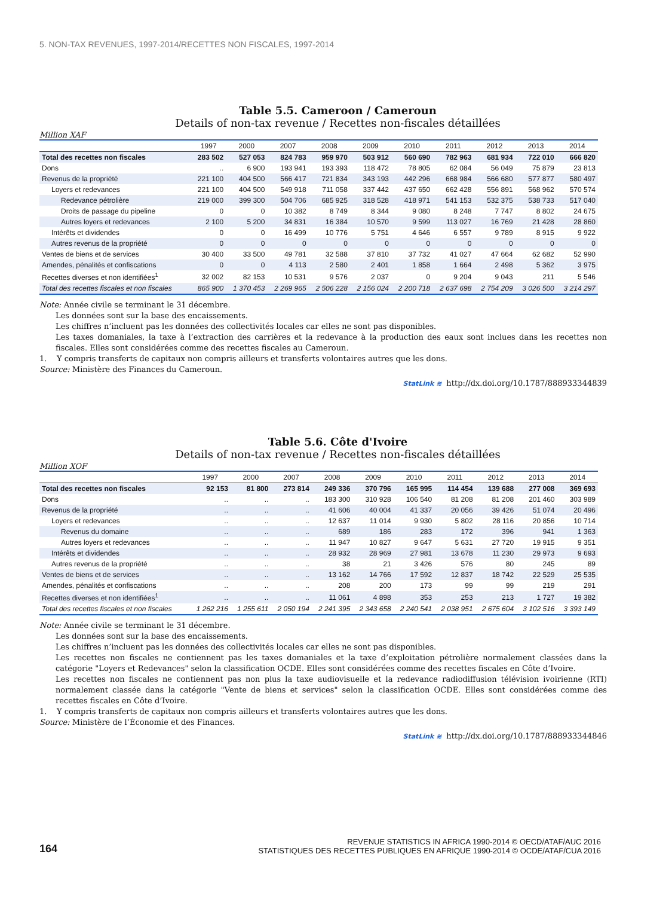5. NON-TAX REVENUES, 1997-2014/RECETTES NON FISCALES, 1997-2014
Table 5.5. Cameroon / Cameroun
Details of non-tax revenue / Recettes non-fiscales détaillées
Million XAF
| | 1997 | 2000 | 2007 | 2008 | 2009 | 2010 | 2011 | 2012 | 2013 | 2014 |
| --- | --- | --- | --- | --- | --- | --- | --- | --- | --- | --- |
| Total des recettes non fiscales | 283 502 | 527 053 | 824 783 | 959 970 | 503 912 | 560 690 | 782 963 | 681 934 | 722 010 | 666 820 |
| Dons | .. | 6 900 | 193 941 | 193 393 | 118 472 | 78 805 | 62 084 | 56 049 | 75 879 | 23 813 |
| Revenus de la propriété | 221 100 | 404 500 | 566 417 | 721 834 | 343 193 | 442 296 | 668 984 | 566 680 | 577 877 | 580 497 |
| Loyers et redevances | 221 100 | 404 500 | 549 918 | 711 058 | 337 442 | 437 650 | 662 428 | 556 891 | 568 962 | 570 574 |
| Redevance pétrolière | 219 000 | 399 300 | 504 706 | 685 925 | 318 528 | 418 971 | 541 153 | 532 375 | 538 733 | 517 040 |
| Droits de passage du pipeline | 0 | 0 | 10 382 | 8 749 | 8 344 | 9 080 | 8 248 | 7 747 | 8 802 | 24 675 |
| Autres loyers et redevances | 2 100 | 5 200 | 34 831 | 16 384 | 10 570 | 9 599 | 113 027 | 16 769 | 21 428 | 28 860 |
| Intérêts et dividendes | 0 | 0 | 16 499 | 10 776 | 5 751 | 4 646 | 6 557 | 9 789 | 8 915 | 9 922 |
| Autres revenus de la propriété | 0 | 0 | 0 | 0 | 0 | 0 | 0 | 0 | 0 | 0 |
| Ventes de biens et de services | 30 400 | 33 500 | 49 781 | 32 588 | 37 810 | 37 732 | 41 027 | 47 664 | 62 682 | 52 990 |
| Amendes, pénalités et confiscations | 0 | 0 | 4 113 | 2 580 | 2 401 | 1 858 | 1 664 | 2 498 | 5 362 | 3 975 |
| Recettes diverses et non identifiées<sup>1</sup> | 32 002 | 82 153 | 10 531 | 9 576 | 2 037 | 0 | 9 204 | 9 043 | 211 | 5 546 |
| Total des recettes fiscales et non fiscales | 865 900 | 1 370 453 | 2 269 965 | 2 506 228 | 2 156 024 | 2 200 718 | 2 637 698 | 2 754 209 | 3 026 500 | 3 214 297 |
Note: Année civile se terminant le 31 décembre.
Les données sont sur la base des encaissements.
Les chiffres n’incluent pas les données des collectivités locales car elles ne sont pas disponibles.
Les taxes domaniales, la taxe à l’extraction des carrières et la redevance à la production des eaux sont inclues dans les recettes non fiscales. Elles sont considérées comme des recettes fiscales au Cameroun.
1. Y compris transferts de capitaux non compris ailleurs et transferts volontaires autres que les dons.
Source: Ministère des Finances du Cameroun.
StatLink ≋ http://dx.doi.org/10.1787/888933344839
Table 5.6. Côte d'Ivoire
Details of non-tax revenue / Recettes non-fiscales détaillées
Million XOF
| | 1997 | 2000 | 2007 | 2008 | 2009 | 2010 | 2011 | 2012 | 2013 | 2014 |
| --- | --- | --- | --- | --- | --- | --- | --- | --- | --- | --- |
| Total des recettes non fiscales | 92 153 | 81 800 | 273 814 | 249 336 | 370 796 | 165 995 | 114 454 | 139 688 | 277 008 | 369 693 |
| Dons | .. | .. | .. | 183 300 | 310 928 | 106 540 | 81 208 | 81 208 | 201 460 | 303 989 |
| Revenus de la propriété | .. | .. | .. | 41 606 | 40 004 | 41 337 | 20 056 | 39 426 | 51 074 | 20 496 |
| Loyers et redevances | .. | .. | .. | 12 637 | 11 014 | 9 930 | 5 802 | 28 116 | 20 856 | 10 714 |
| Revenus du domaine | .. | .. | .. | 689 | 186 | 283 | 172 | 396 | 941 | 1 363 |
| Autres loyers et redevances | .. | .. | .. | 11 947 | 10 827 | 9 647 | 5 631 | 27 720 | 19 915 | 9 351 |
| Intérêts et dividendes | .. | .. | .. | 28 932 | 28 969 | 27 981 | 13 678 | 11 230 | 29 973 | 9 693 |
| Autres revenus de la propriété | .. | .. | .. | 38 | 21 | 3 426 | 576 | 80 | 245 | 89 |
| Ventes de biens et de services | .. | .. | .. | 13 162 | 14 766 | 17 592 | 12 837 | 18 742 | 22 529 | 25 535 |
| Amendes, pénalités et confiscations | .. | .. | .. | 208 | 200 | 173 | 99 | 99 | 219 | 291 |
| Recettes diverses et non identifiées<sup>1</sup> | .. | .. | .. | 11 061 | 4 898 | 353 | 253 | 213 | 1 727 | 19 382 |
| Total des recettes fiscales et non fiscales | 1 262 216 | 1 255 611 | 2 050 194 | 2 241 395 | 2 343 658 | 2 240 541 | 2 038 951 | 2 675 604 | 3 102 516 | 3 393 149 |
Note: Année civile se terminant le 31 décembre.
Les données sont sur la base des encaissements.
Les chiffres n’incluent pas les données des collectivités locales car elles ne sont pas disponibles.
Les recettes non fiscales ne contiennent pas les taxes domaniales et la taxe d’exploitation pétrolière normalement classées dans la catégorie "Loyers et Redevances" selon la classification OCDE. Elles sont considérées comme des recettes fiscales en Côte d’Ivoire.
Les recettes non fiscales ne contiennent pas non plus la taxe audiovisuelle et la redevance radiodiffusion télévision ivoirienne (RTI) normalement classée dans la catégorie "Vente de biens et services" selon la classification OCDE. Elles sont considérées comme des recettes fiscales en Côte d’Ivoire.
1. Y compris transferts de capitaux non compris ailleurs et transferts volontaires autres que les dons.
Source: Ministère de l’Économie et des Finances.
StatLink ≋ http://dx.doi.org/10.1787/888933344846
164
REVENUE STATISTICS IN AFRICA 1990-2014 © OECD/ATAF/AUC 2016
STATISTIQUES DES RECETTES PUBLIQUES EN AFRIQUE 1990-2014 © OCDE/ATAF/CUA 2016